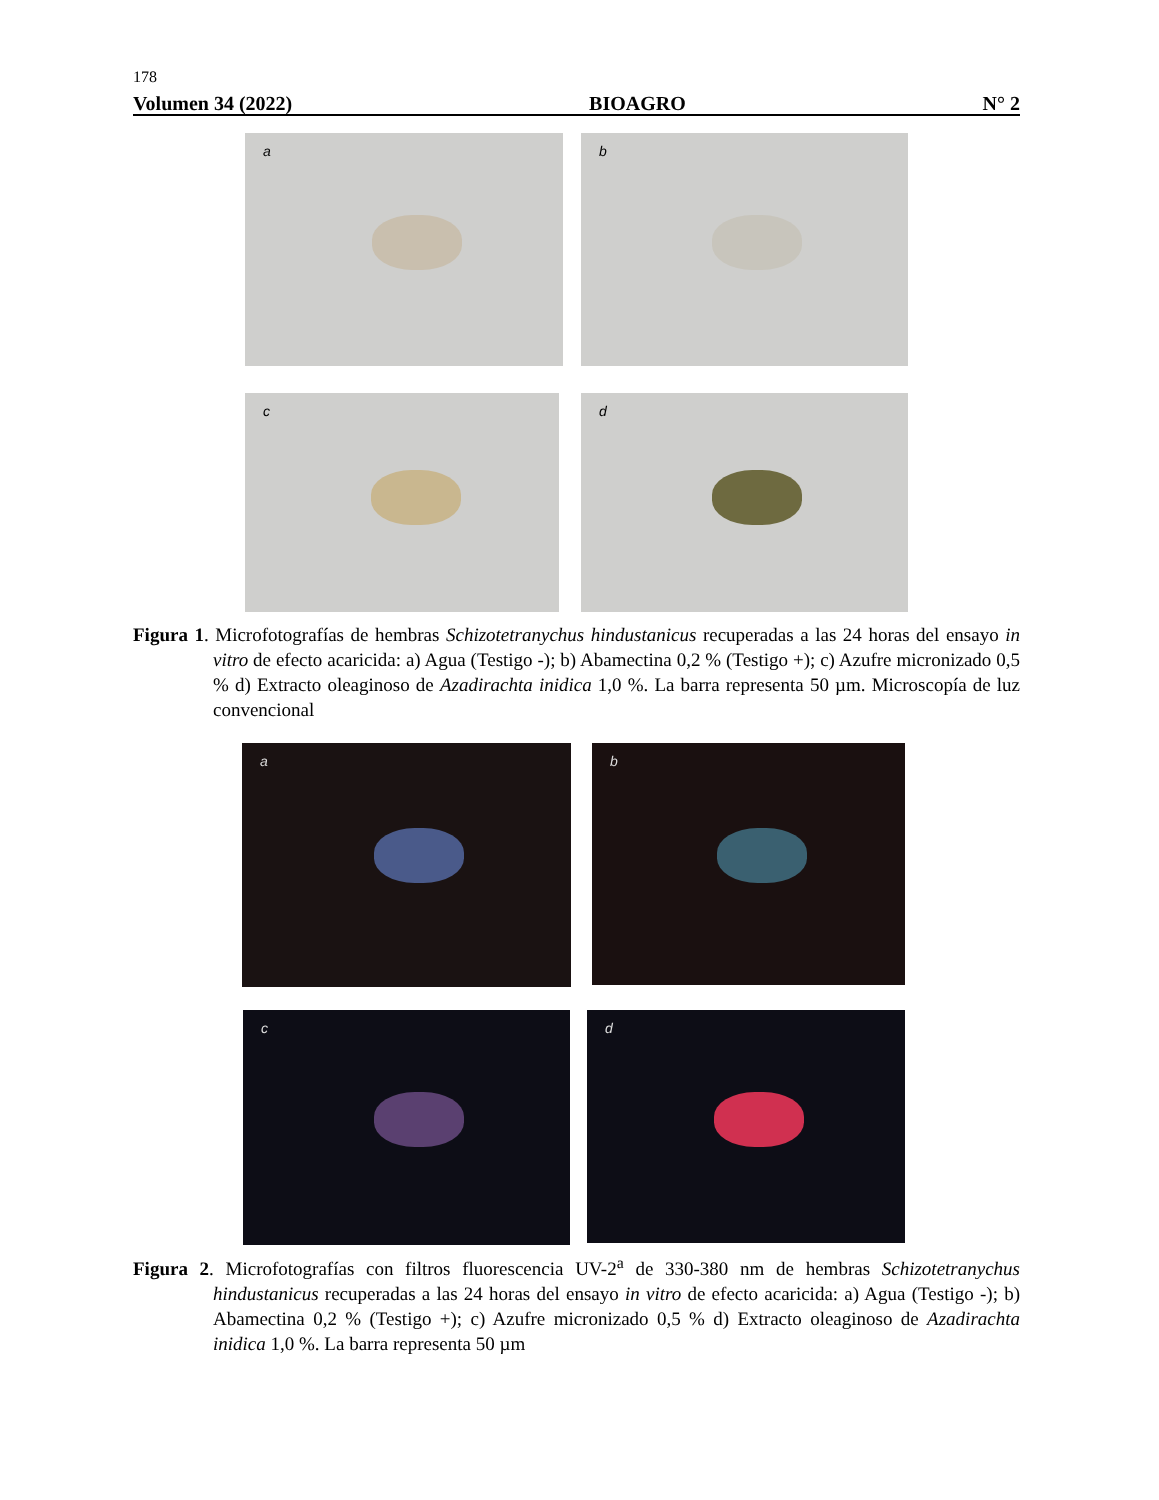178
Volumen 34 (2022) BIOAGRO N° 2
a b
c d
Figura 1. Microfotografías de hembras Schizotetranychus hindustanicus recuperadas a las 24 horas del ensayo in vitro de efecto acaricida: a) Agua (Testigo -); b) Abamectina 0,2 % (Testigo +); c) Azufre micronizado 0,5 % d) Extracto oleaginoso de Azadirachta inidica 1,0 %. La barra representa 50 µm. Microscopía de luz convencional
a b
c d
Figura 2. Microfotografías con filtros fluorescencia UV-2<sup>a</sup> de 330-380 nm de hembras Schizotetranychus hindustanicus recuperadas a las 24 horas del ensayo in vitro de efecto acaricida: a) Agua (Testigo -); b) Abamectina 0,2 % (Testigo +); c) Azufre micronizado 0,5 % d) Extracto oleaginoso de Azadirachta inidica 1,0 %. La barra representa 50 µm